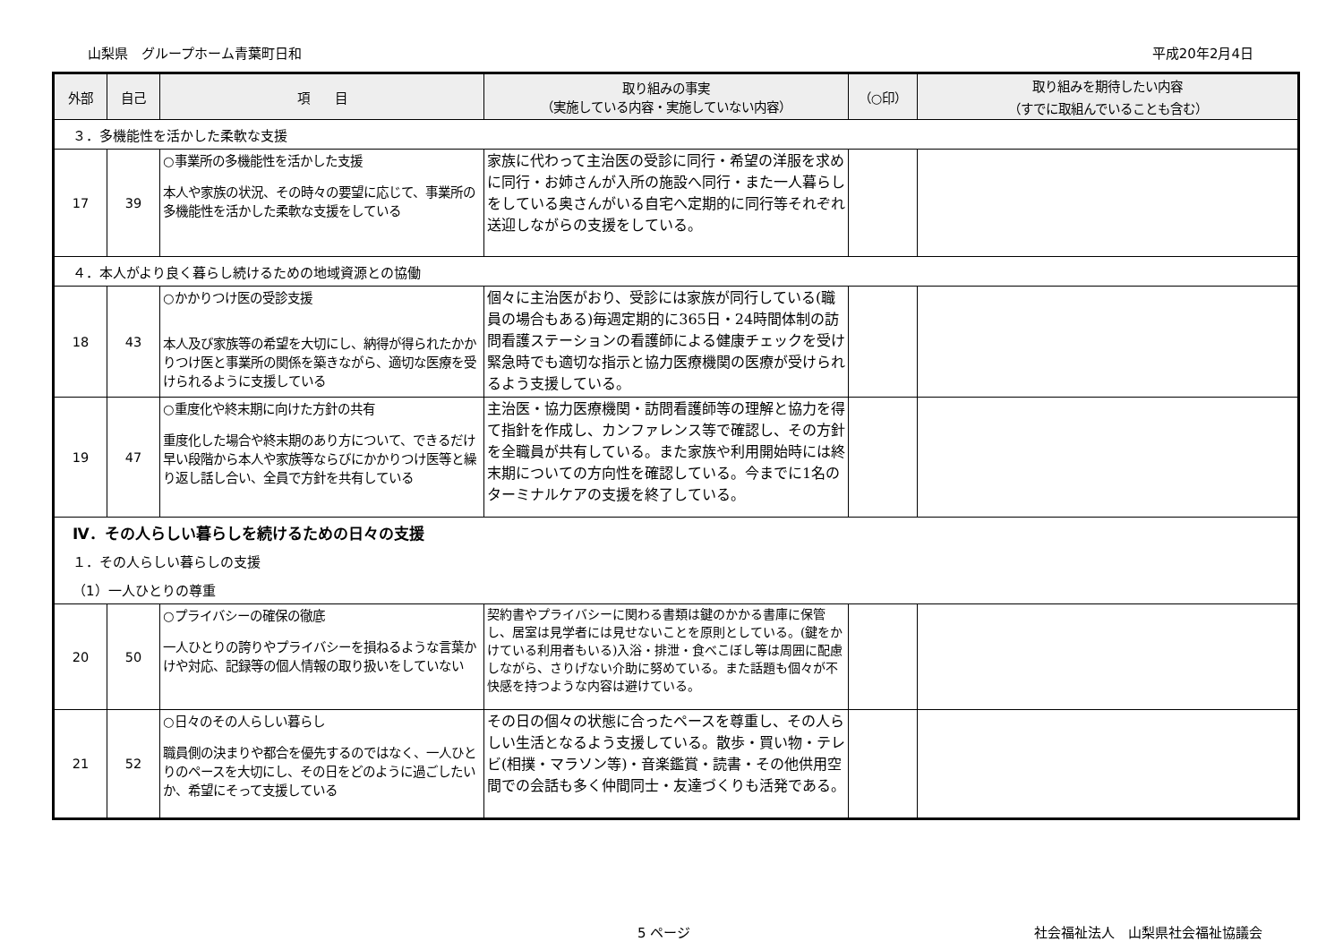山梨県　グループホーム青葉町日和 平成20年2月4日
| 外部 | 自己 | 項 目 | 取り組みの事実 （実施している内容・実施していない内容） | （○印） | 取り組みを期待したい内容 （すでに取組んでいることも含む） |
| --- | --- | --- | --- | --- | --- |
| ３．多機能性を活かした柔軟な支援 | | | | | |
| 17 | 39 | ○事業所の多機能性を活かした支援 本人や家族の状況、その時々の要望に応じて、事業所の多機能性を活かした柔軟な支援をしている | 家族に代わって主治医の受診に同行・希望の洋服を求めに同行・お姉さんが入所の施設へ同行・また一人暮らしをしている奥さんがいる自宅へ定期的に同行等それぞれ送迎しながらの支援をしている。 | | |
| ４．本人がより良く暮らし続けるための地域資源との協働 | | | | | |
| 18 | 43 | ○かかりつけ医の受診支援 本人及び家族等の希望を大切にし、納得が得られたかかりつけ医と事業所の関係を築きながら、適切な医療を受けられるように支援している | 個々に主治医がおり、受診には家族が同行している(職員の場合もある)毎週定期的に365日・24時間体制の訪問看護ステーションの看護師による健康チェックを受け緊急時でも適切な指示と協力医療機関の医療が受けられるよう支援している。 | | |
| 19 | 47 | ○重度化や終末期に向けた方針の共有 重度化した場合や終末期のあり方について、できるだけ早い段階から本人や家族等ならびにかかりつけ医等と繰り返し話し合い、全員で方針を共有している | 主治医・協力医療機関・訪問看護師等の理解と協力を得て指針を作成し、カンファレンス等で確認し、その方針を全職員が共有している。また家族や利用開始時には終末期についての方向性を確認している。今までに1名のターミナルケアの支援を終了している。 | | |
| Ⅳ．その人らしい暮らしを続けるための日々の支援 | | | | | |
| １．その人らしい暮らしの支援 | | | | | |
| （1）一人ひとりの尊重 | | | | | |
| 20 | 50 | ○プライバシーの確保の徹底 一人ひとりの誇りやプライバシーを損ねるような言葉かけや対応、記録等の個人情報の取り扱いをしていない | 契約書やプライバシーに関わる書類は鍵のかかる書庫に保管し、居室は見学者には見せないことを原則としている。(鍵をかけている利用者もいる)入浴・排泄・食べこぼし等は周囲に配慮しながら、さりげない介助に努めている。また話題も個々が不快感を持つような内容は避けている。 | | |
| 21 | 52 | ○日々のその人らしい暮らし 職員側の決まりや都合を優先するのではなく、一人ひとりのペースを大切にし、その日をどのように過ごしたいか、希望にそって支援している | その日の個々の状態に合ったペースを尊重し、その人らしい生活となるよう支援している。散歩・買い物・テレビ(相撲・マラソン等)・音楽鑑賞・読書・その他供用空間での会話も多く仲間同士・友達づくりも活発である。 | | |
5 ページ 社会福祉法人　山梨県社会福祉協議会